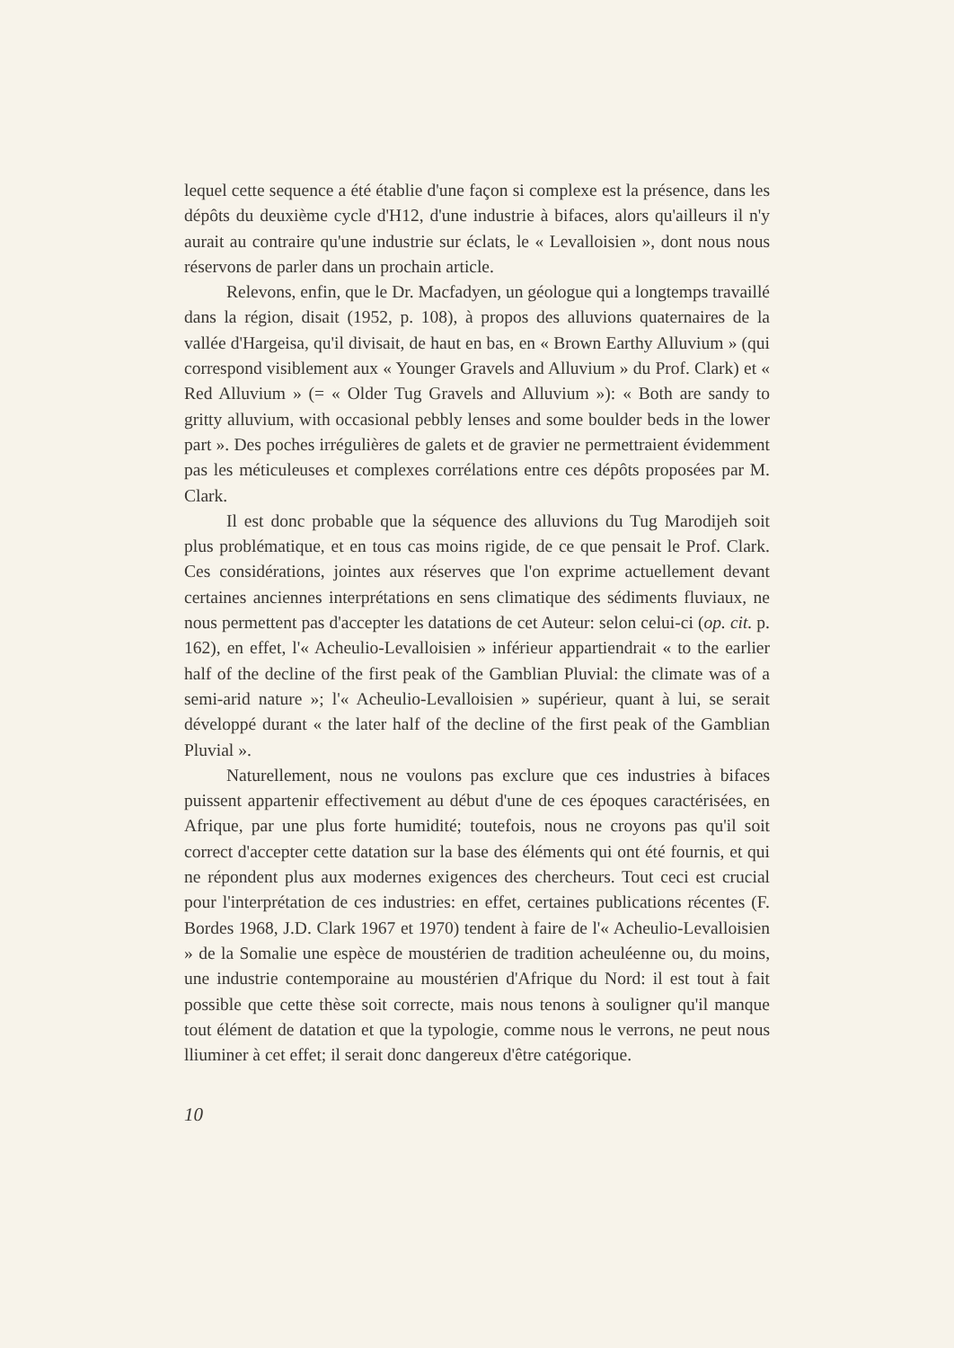lequel cette sequence a été établie d'une façon si complexe est la présence, dans les dépôts du deuxième cycle d'H12, d'une industrie à bifaces, alors qu'ailleurs il n'y aurait au contraire qu'une industrie sur éclats, le « Levalloisien », dont nous nous réservons de parler dans un prochain article.
Relevons, enfin, que le Dr. Macfadyen, un géologue qui a longtemps travaillé dans la région, disait (1952, p. 108), à propos des alluvions quaternaires de la vallée d'Hargeisa, qu'il divisait, de haut en bas, en « Brown Earthy Alluvium » (qui correspond visiblement aux « Younger Gravels and Alluvium » du Prof. Clark) et « Red Alluvium » (= « Older Tug Gravels and Alluvium »): « Both are sandy to gritty alluvium, with occasional pebbly lenses and some boulder beds in the lower part ». Des poches irrégulières de galets et de gravier ne permettraient évidemment pas les méticuleuses et complexes corrélations entre ces dépôts proposées par M. Clark.
Il est donc probable que la séquence des alluvions du Tug Marodijeh soit plus problématique, et en tous cas moins rigide, de ce que pensait le Prof. Clark. Ces considérations, jointes aux réserves que l'on exprime actuellement devant certaines anciennes interprétations en sens climatique des sédiments fluviaux, ne nous permettent pas d'accepter les datations de cet Auteur: selon celui-ci (op. cit. p. 162), en effet, l'« Acheulio-Levalloisien » inférieur appartiendrait « to the earlier half of the decline of the first peak of the Gamblian Pluvial: the climate was of a semi-arid nature »; l'« Acheulio-Levalloisien » supérieur, quant à lui, se serait développé durant « the later half of the decline of the first peak of the Gamblian Pluvial ».
Naturellement, nous ne voulons pas exclure que ces industries à bifaces puissent appartenir effectivement au début d'une de ces époques caractérisées, en Afrique, par une plus forte humidité; toutefois, nous ne croyons pas qu'il soit correct d'accepter cette datation sur la base des éléments qui ont été fournis, et qui ne répondent plus aux modernes exigences des chercheurs. Tout ceci est crucial pour l'interprétation de ces industries: en effet, certaines publications récentes (F. Bordes 1968, J.D. Clark 1967 et 1970) tendent à faire de l'« Acheulio-Levalloisien » de la Somalie une espèce de moustérien de tradition acheuléenne ou, du moins, une industrie contemporaine au moustérien d'Afrique du Nord: il est tout à fait possible que cette thèse soit correcte, mais nous tenons à souligner qu'il manque tout élément de datation et que la typologie, comme nous le verrons, ne peut nous lliuminer à cet effet; il serait donc dangereux d'être catégorique.
10